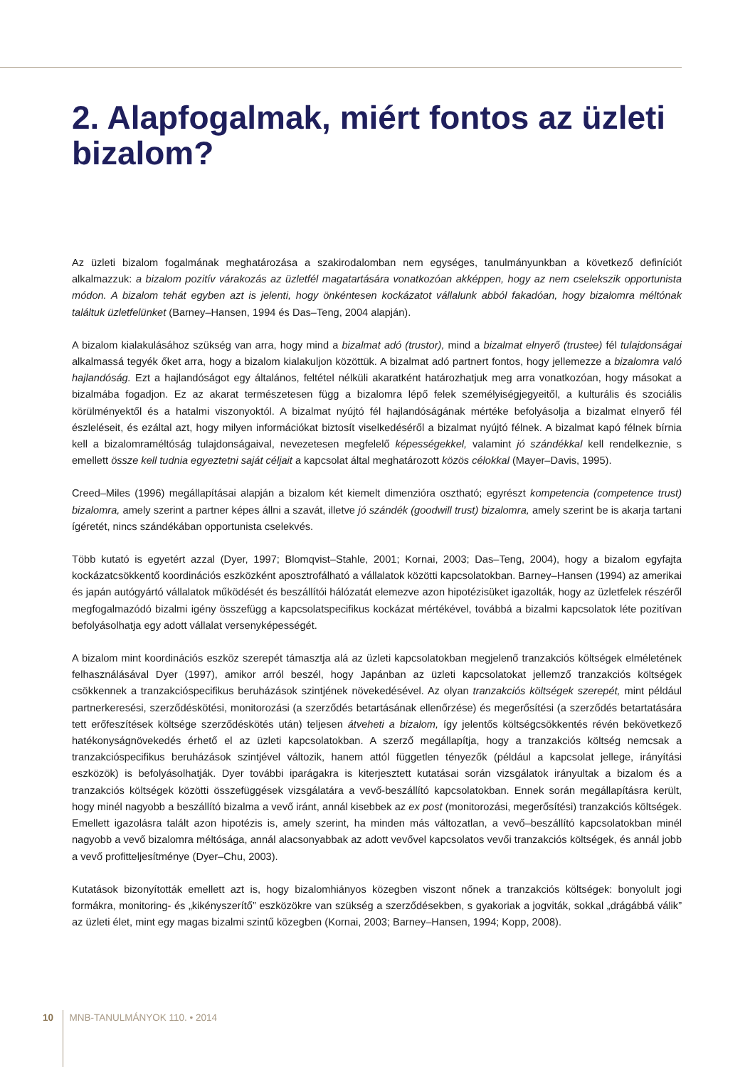2. Alapfogalmak, miért fontos az üzleti bizalom?
Az üzleti bizalom fogalmának meghatározása a szakirodalomban nem egységes, tanulmányunkban a következő definíciót alkalmazzuk: a bizalom pozitív várakozás az üzletfél magatartására vonatkozóan akképpen, hogy az nem cselekszik opportunista módon. A bizalom tehát egyben azt is jelenti, hogy önkéntesen kockázatot vállalunk abból fakadóan, hogy bizalomra méltónak találtuk üzletfelünket (Barney–Hansen, 1994 és Das–Teng, 2004 alapján).
A bizalom kialakulásához szükség van arra, hogy mind a bizalmat adó (trustor), mind a bizalmat elnyerő (trustee) fél tulajdonságai alkalmassá tegyék őket arra, hogy a bizalom kialakuljon közöttük. A bizalmat adó partnert fontos, hogy jellemezze a bizalomra való hajlandóság. Ezt a hajlandóságot egy általános, feltétel nélküli akaratként határozhatjuk meg arra vonatkozóan, hogy másokat a bizalmába fogadjon. Ez az akarat természetesen függ a bizalomra lépő felek személyiségjegyeitől, a kulturális és szociális körülményektől és a hatalmi viszonyoktól. A bizalmat nyújtó fél hajlandóságának mértéke befolyásolja a bizalmat elnyerő fél észleléseit, és ezáltal azt, hogy milyen információkat biztosít viselkedéséről a bizalmat nyújtó félnek. A bizalmat kapó félnek bírnia kell a bizalomraméltóság tulajdonságaival, nevezetesen megfelelő képességekkel, valamint jó szándékkal kell rendelkeznie, s emellett össze kell tudnia egyeztetni saját céljait a kapcsolat által meghatározott közös célokkal (Mayer–Davis, 1995).
Creed–Miles (1996) megállapításai alapján a bizalom két kiemelt dimenzióra osztható; egyrészt kompetencia (competence trust) bizalomra, amely szerint a partner képes állni a szavát, illetve jó szándék (goodwill trust) bizalomra, amely szerint be is akarja tartani ígéretét, nincs szándékában opportunista cselekvés.
Több kutató is egyetért azzal (Dyer, 1997; Blomqvist–Stahle, 2001; Kornai, 2003; Das–Teng, 2004), hogy a bizalom egyfajta kockázatcsökkentő koordinációs eszközként aposztrofálható a vállalatok közötti kapcsolatokban. Barney–Hansen (1994) az amerikai és japán autógyártó vállalatok működését és beszállítói hálózatát elemezve azon hipotézisüket igazolták, hogy az üzletfelek részéről megfogalmazódó bizalmi igény összefügg a kapcsolatspecifikus kockázat mértékével, továbbá a bizalmi kapcsolatok léte pozitívan befolyásolhatja egy adott vállalat versenyképességét.
A bizalom mint koordinációs eszköz szerepét támasztja alá az üzleti kapcsolatokban megjelenő tranzakciós költségek elméletének felhasználásával Dyer (1997), amikor arról beszél, hogy Japánban az üzleti kapcsolatokat jellemző tranzakciós költségek csökkennek a tranzakcióspecifikus beruházások szintjének növekedésével. Az olyan tranzakciós költségek szerepét, mint például partnerkeresési, szerződéskötési, monitorozási (a szerződés betartásának ellenőrzése) és megerősítési (a szerződés betartatására tett erőfeszítések költsége szerződéskötés után) teljesen átveheti a bizalom, így jelentős költségcsökkentés révén bekövetkező hatékonyságnövekedés érhető el az üzleti kapcsolatokban. A szerző megállapítja, hogy a tranzakciós költség nemcsak a tranzakcióspecifikus beruházások szintjével változik, hanem attól független tényezők (például a kapcsolat jellege, irányítási eszközök) is befolyásolhatják. Dyer további iparágakra is kiterjesztett kutatásai során vizsgálatok irányultak a bizalom és a tranzakciós költségek közötti összefüggések vizsgálatára a vevő-beszállító kapcsolatokban. Ennek során megállapításra került, hogy minél nagyobb a beszállító bizalma a vevő iránt, annál kisebbek az ex post (monitorozási, megerősítési) tranzakciós költségek. Emellett igazolásra talált azon hipotézis is, amely szerint, ha minden más változatlan, a vevő–beszállító kapcsolatokban minél nagyobb a vevő bizalomra méltósága, annál alacsonyabbak az adott vevővel kapcsolatos vevői tranzakciós költségek, és annál jobb a vevő profitteljesítménye (Dyer–Chu, 2003).
Kutatások bizonyították emellett azt is, hogy bizalomhiányos közegben viszont nőnek a tranzakciós költségek: bonyolult jogi formákra, monitoring- és „kikényszerítő” eszközökre van szükség a szerződésekben, s gyakoriak a jogviták, sokkal „drágábbá válik” az üzleti élet, mint egy magas bizalmi szintű közegben (Kornai, 2003; Barney–Hansen, 1994; Kopp, 2008).
10 MNB-TANULMÁNYOK 110. • 2014